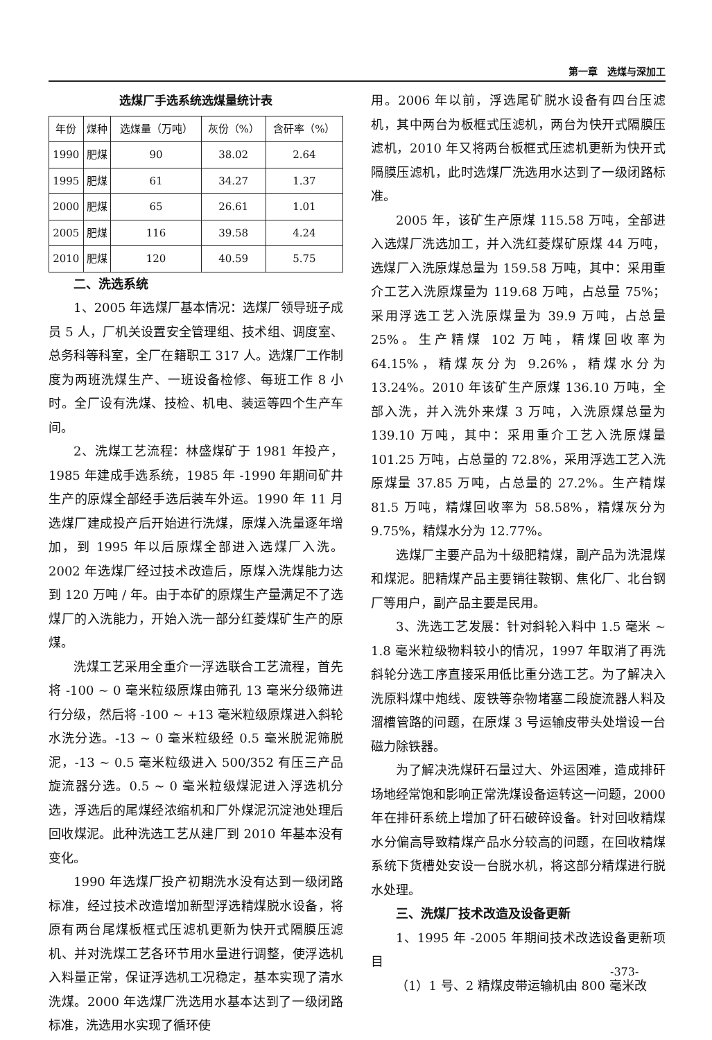第一章　选煤与深加工
选煤厂手选系统选煤量统计表
| 年份 | 煤种 | 选煤量（万吨） | 灰份（%） | 含矸率（%） |
| --- | --- | --- | --- | --- |
| 1990 | 肥煤 | 90 | 38.02 | 2.64 |
| 1995 | 肥煤 | 61 | 34.27 | 1.37 |
| 2000 | 肥煤 | 65 | 26.61 | 1.01 |
| 2005 | 肥煤 | 116 | 39.58 | 4.24 |
| 2010 | 肥煤 | 120 | 40.59 | 5.75 |
二、洗选系统
1、2005 年选煤厂基本情况：选煤厂领导班子成员 5 人，厂机关设置安全管理组、技术组、调度室、总务科等科室，全厂在籍职工 317 人。选煤厂工作制度为两班洗煤生产、一班设备检修、每班工作 8 小时。全厂设有洗煤、技检、机电、装运等四个生产车间。
2、洗煤工艺流程：林盛煤矿于 1981 年投产，1985 年建成手选系统，1985 年 -1990 年期间矿井生产的原煤全部经手选后装车外运。1990 年 11 月选煤厂建成投产后开始进行洗煤，原煤入洗量逐年增加，到 1995 年以后原煤全部进入选煤厂入洗。2002 年选煤厂经过技术改造后，原煤入洗煤能力达到 120 万吨 / 年。由于本矿的原煤生产量满足不了选煤厂的入洗能力，开始入洗一部分红菱煤矿生产的原煤。
洗煤工艺采用全重介一浮选联合工艺流程，首先将 -100 ~ 0 毫米粒级原煤由筛孔 13 毫米分级筛进行分级，然后将 -100 ~ +13 毫米粒级原煤进入斜轮水洗分选。-13 ~ 0 毫米粒级经 0.5 毫米脱泥筛脱泥，-13 ~ 0.5 毫米粒级进入 500/352 有压三产品旋流器分选。0.5 ~ 0 毫米粒级煤泥进入浮选机分选，浮选后的尾煤经浓缩机和厂外煤泥沉淀池处理后回收煤泥。此种洗选工艺从建厂到 2010 年基本没有变化。
1990 年选煤厂投产初期洗水没有达到一级闭路标准，经过技术改造增加新型浮选精煤脱水设备，将原有两台尾煤板框式压滤机更新为快开式隔膜压滤机、并对洗煤工艺各环节用水量进行调整，使浮选机入料量正常，保证浮选机工况稳定，基本实现了清水洗煤。2000 年选煤厂洗选用水基本达到了一级闭路标准，洗选用水实现了循环使
用。2006 年以前，浮选尾矿脱水设备有四台压滤机，其中两台为板框式压滤机，两台为快开式隔膜压滤机，2010 年又将两台板框式压滤机更新为快开式隔膜压滤机，此时选煤厂洗选用水达到了一级闭路标准。
2005 年，该矿生产原煤 115.58 万吨，全部进入选煤厂洗选加工，并入洗红菱煤矿原煤 44 万吨，选煤厂入洗原煤总量为 159.58 万吨，其中：采用重介工艺入洗原煤量为 119.68 万吨，占总量 75%；采用浮选工艺入洗原煤量为 39.9 万吨，占总量 25%。生产精煤 102 万吨，精煤回收率为 64.15%，精煤灰分为 9.26%，精煤水分为 13.24%。2010 年该矿生产原煤 136.10 万吨，全部入洗，并入洗外来煤 3 万吨，入洗原煤总量为 139.10 万吨，其中：采用重介工艺入洗原煤量 101.25 万吨，占总量的 72.8%，采用浮选工艺入洗原煤量 37.85 万吨，占总量的 27.2%。生产精煤 81.5 万吨，精煤回收率为 58.58%，精煤灰分为 9.75%，精煤水分为 12.77%。
选煤厂主要产品为十级肥精煤，副产品为洗混煤和煤泥。肥精煤产品主要销往鞍钢、焦化厂、北台钢厂等用户，副产品主要是民用。
3、洗选工艺发展：针对斜轮入料中 1.5 毫米 ~ 1.8 毫米粒级物料较小的情况，1997 年取消了再洗斜轮分选工序直接采用低比重分选工艺。为了解决入洗原料煤中炮线、废铁等杂物堵塞二段旋流器人料及溜槽管路的问题，在原煤 3 号运输皮带头处增设一台磁力除铁器。
为了解决洗煤矸石量过大、外运困难，造成排矸场地经常饱和影响正常洗煤设备运转这一问题，2000 年在排矸系统上增加了矸石破碎设备。针对回收精煤水分偏高导致精煤产品水分较高的问题，在回收精煤系统下货槽处安设一台脱水机，将这部分精煤进行脱水处理。
三、洗煤厂技术改造及设备更新
1、1995 年 -2005 年期间技术改选设备更新项目
（1）1 号、2 精煤皮带运输机由 800 毫米改
-373-